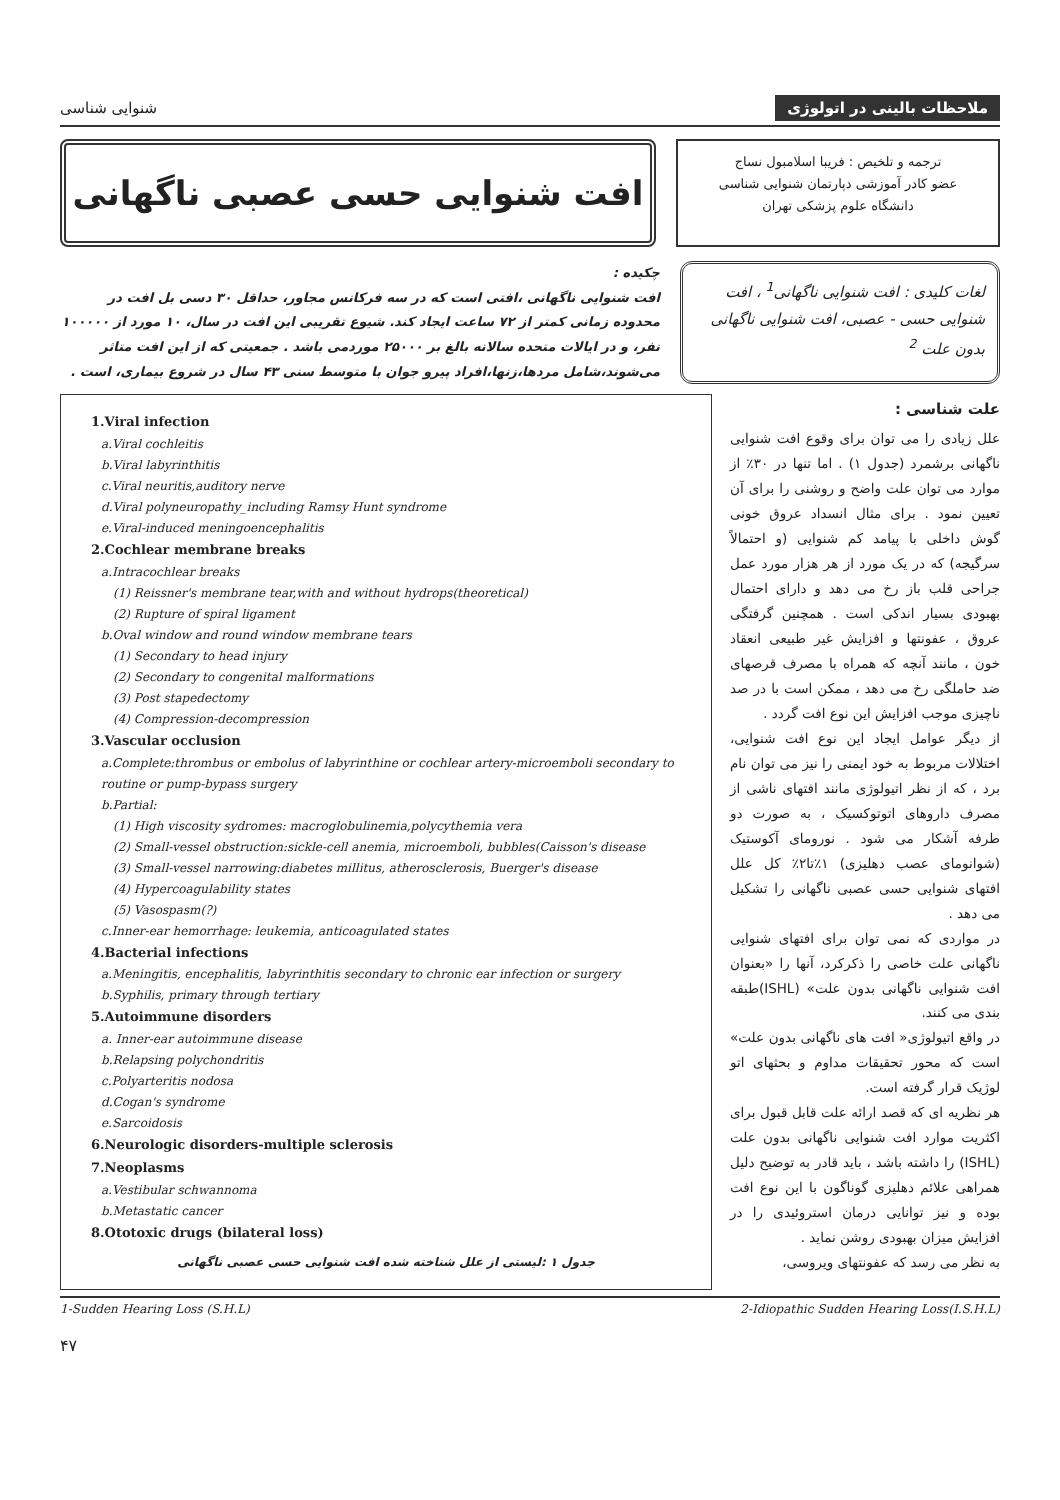ملاحظات بالینی در اتولوژی شنوایی شناسی
ترجمه و تلخیص : فریبا اسلامبول نساج
عضو کادر آموزشی دپارتمان شنوایی شناسی
دانشگاه علوم پزشکی تهران
افت شنوایی حسی عصبی ناگهانی
لغات کلیدی : افت شنوایی ناگهانی<sup>1</sup> ، افت شنوایی حسی - عصبی، افت شنوایی ناگهانی بدون علت <sup>2</sup>
چکیده :
افت شنوایی ناگهانی ،افتی است که در سه فرکانس مجاور، حداقل ۳۰ دسی بل افت در محدوده زمانی کمتر از ۷۲ ساعت ایجاد کند. شیوع تقریبی این افت در سال، ۱۰ مورد از ۱۰۰۰۰۰ نفر، و در ایالات متحده سالانه بالغ بر ۲۵۰۰۰ موردمی باشد . جمعیتی که از این افت متاثر می‌شوند،شامل مردها،زنها،افراد پیرو جوان با متوسط سنی ۴۳ سال در شروع بیماری، است .
علت شناسی :
علل زیادی را می توان برای وقوع افت شنوایی ناگهانی برشمرد (جدول ۱) . اما تنها در ۳۰٪ از موارد می توان علت واضح و روشنی را برای آن تعیین نمود . برای مثال انسداد عروق خونی گوش داخلی با پیامد کم شنوایی (و احتمالاً سرگیجه) که در یک مورد از هر هزار مورد عمل جراحی قلب باز رخ می دهد و دارای احتمال بهبودی بسیار اندکی است . همچنین گرفتگی عروق ، عفونتها و افزایش غیر طبیعی انعقاد خون ، مانند آنچه که همراه با مصرف قرصهای ضد حاملگی رخ می دهد ، ممکن است با در صد ناچیزی موجب افزایش این نوع افت گردد .
از دیگر عوامل ایجاد این نوع افت شنوایی، اختلالات مربوط به خود ایمنی را نیز می توان نام برد ، که از نظر اتیولوژی مانند افتهای ناشی از مصرف داروهای اتوتوکسیک ، به صورت دو طرفه آشکار می شود . نورومای آکوستیک (شوانومای عصب دهلیزی) ۱٪تا۲٪ کل علل افتهای شنوایی حسی عصبی ناگهانی را تشکیل می دهد .
در مواردی که نمی توان برای افتهای شنوایی ناگهانی علت خاصی را ذکرکرد، آنها را «بعنوان افت شنوایی ناگهانی بدون علت» (ISHL)طبقه بندی می کنند.
در واقع اتیولوژی« افت های ناگهانی بدون علت» است که محور تحقیقات مداوم و بحثهای اتو لوژیک قرار گرفته است.
هر نظریه ای که قصد ارائه علت قابل قبول برای اکثریت موارد افت شنوایی ناگهانی بدون علت (ISHL) را داشته باشد ، باید قادر به توضیح دلیل همراهی علائم دهلیزی گوناگون با این نوع افت بوده و نیز توانایی درمان استروئیدی را در افزایش میزان بهبودی روشن نماید .
به نظر می رسد که عفونتهای ویروسی،
1.Viral infection
a.Viral cochleitis
b.Viral labyrinthitis
c.Viral neuritis,auditory nerve
d.Viral polyneuropathy_including Ramsy Hunt syndrome
e.Viral-induced meningoencephalitis
2.Cochlear membrane breaks
a.Intracochlear breaks
(1) Reissner's membrane tear,with and without hydrops(theoretical)
(2) Rupture of spiral ligament
b.Oval window and round window membrane tears
(1) Secondary to head injury
(2) Secondary to congenital malformations
(3) Post stapedectomy
(4) Compression-decompression
3.Vascular occlusion
a.Complete:thrombus or embolus of labyrinthine or cochlear artery-microemboli secondary to routine or pump-bypass surgery
b.Partial:
(1) High viscosity sydromes: macroglobulinemia,polycythemia vera
(2) Small-vessel obstruction:sickle-cell anemia, microemboli, bubbles(Caisson's disease
(3) Small-vessel narrowing:diabetes millitus, atherosclerosis, Buerger's disease
(4) Hypercoagulability states
(5) Vasospasm(?)
c.Inner-ear hemorrhage: leukemia, anticoagulated states
4.Bacterial infections
a.Meningitis, encephalitis, labyrinthitis secondary to chronic ear infection or surgery
b.Syphilis, primary through tertiary
5.Autoimmune disorders
a. Inner-ear autoimmune disease
b.Relapsing polychondritis
c.Polyarteritis nodosa
d.Cogan's syndrome
e.Sarcoidosis
6.Neurologic disorders-multiple sclerosis
7.Neoplasms
a.Vestibular schwannoma
b.Metastatic cancer
8.Ototoxic drugs (bilateral loss)
جدول ۱ :لیستی از علل شناخته شده افت شنوایی حسی عصبی ناگهانی
1-Sudden Hearing Loss (S.H.L) 2-Idiopathic Sudden Hearing Loss(I.S.H.L)
۴۷